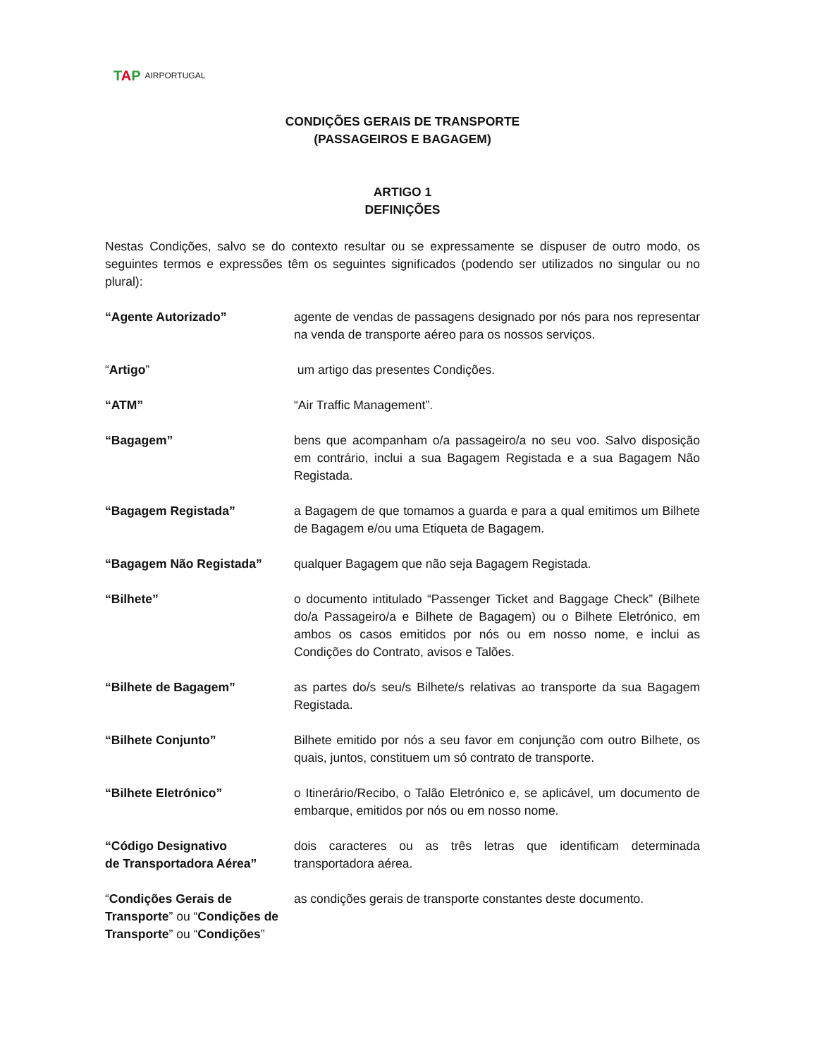TAP AIRPORTUGAL
CONDIÇÕES GERAIS DE TRANSPORTE
(PASSAGEIROS E BAGAGEM)
ARTIGO 1
DEFINIÇÕES
Nestas Condições, salvo se do contexto resultar ou se expressamente se dispuser de outro modo, os seguintes termos e expressões têm os seguintes significados (podendo ser utilizados no singular ou no plural):
“Agente Autorizado” agente de vendas de passagens designado por nós para nos representar na venda de transporte aéreo para os nossos serviços.
“Artigo” um artigo das presentes Condições.
“ATM” “Air Traffic Management”.
“Bagagem” bens que acompanham o/a passageiro/a no seu voo. Salvo disposição em contrário, inclui a sua Bagagem Registada e a sua Bagagem Não Registada.
“Bagagem Registada” a Bagagem de que tomamos a guarda e para a qual emitimos um Bilhete de Bagagem e/ou uma Etiqueta de Bagagem.
“Bagagem Não Registada” qualquer Bagagem que não seja Bagagem Registada.
“Bilhete” o documento intitulado “Passenger Ticket and Baggage Check” (Bilhete do/a Passageiro/a e Bilhete de Bagagem) ou o Bilhete Eletrónico, em ambos os casos emitidos por nós ou em nosso nome, e inclui as Condições do Contrato, avisos e Talões.
“Bilhete de Bagagem” as partes do/s seu/s Bilhete/s relativas ao transporte da sua Bagagem Registada.
“Bilhete Conjunto” Bilhete emitido por nós a seu favor em conjunção com outro Bilhete, os quais, juntos, constituem um só contrato de transporte.
“Bilhete Eletrónico” o Itinerário/Recibo, o Talão Eletrónico e, se aplicável, um documento de embarque, emitidos por nós ou em nosso nome.
“Código Designativo
de Transportadora Aérea”
dois caracteres ou as três letras que identificam determinada transportadora aérea.
“Condições Gerais de Transporte” ou “Condições de Transporte” ou “Condições”
as condições gerais de transporte constantes deste documento.